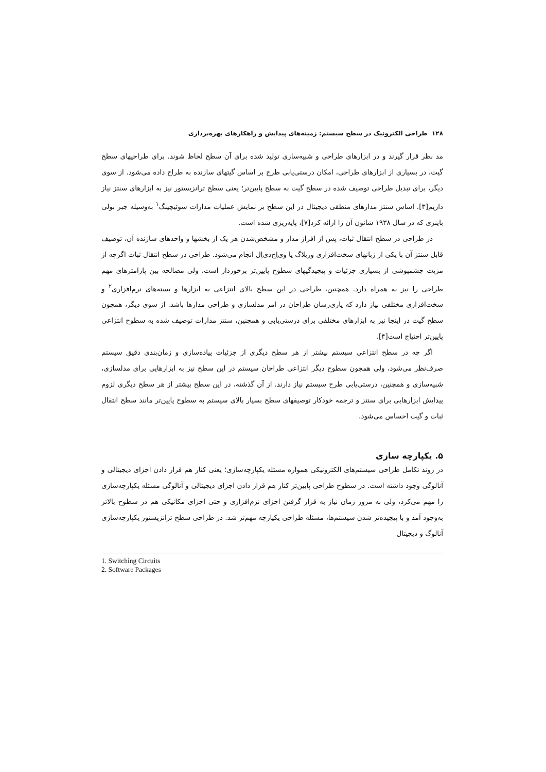۱۲۸ طراحی الکترونیک در سطح سیستم: زمینه‌های پیدایش و راهکارهای بهره‌برداری
مد نظر قرار گیرند و در ابزارهای طراحی و شبیه‌سازی تولید شده برای آن سطح لحاظ شوند. برای طراحیهای سطح گیت، در بسیاری از ابزارهای طراحی، امکان درستی‌یابی طرح بر اساس گیتهای سازنده به طراح داده می‌شود. از سوی دیگر، برای تبدیل طراحی توصیف شده در سطح گیت به سطح پایین‌تر؛ یعنی سطح ترانزیستور نیز به ابزارهای سنتز نیاز داریم[۳]. اساس سنتز مدارهای منطقی دیجیتال در این سطح بر نمایش عملیات مدارات سوئیچینگ<sup>۱</sup> به‌وسیله جبر بولی باینری که در سال ۱۹۳۸ شانون آن را ارائه کرد[۷]، پایه‌ریزی شده است.
در طراحی در سطح انتقال ثبات، پس از افراز مدار و مشخص‌شدن هر یک از بخشها و واحدهای سازنده آن، توصیف قابل سنتز آن با یکی از زبانهای سخت‌افزاری وریلاگ یا وی‌اِچ‌دی‌اِل انجام می‌شود. طراحی در سطح انتقال ثبات اگرچه از مزیت چشمپوشی از بسیاری جزئیات و پیچیدگیهای سطوح پایین‌تر برخوردار است، ولی مصالحه بین پارامترهای مهم طراحی را نیز به همراه دارد. همچنین، طراحی در این سطح بالای انتزاعی به ابزارها و بسته‌های نرم‌افزاری<sup>۲</sup> و سخت‌افزاری مختلفی نیاز دارد که یاری‌رسان طراحان در امر مدلسازی و طراحی مدارها باشد. از سوی دیگر، همچون سطح گیت در اینجا نیز به ابزارهای مختلفی برای درستی‌یابی و همچنین، سنتز مدارات توصیف شده به سطوح انتزاعی پایین‌تر احتیاج است[۴].
اگر چه در سطح انتزاعی سیستم بیشتر از هر سطح دیگری از جزئیات پیاده‌سازی و زمان‌بندی دقیق سیستم صرف‌نظر می‌شود، ولی همچون سطوح دیگر انتزاعی طراحان سیستم در این سطح نیز به ابزارهایی برای مدلسازی، شبیه‌سازی و همچنین، درستی‌یابی طرح سیستم نیاز دارند. از آن گذشته، در این سطح بیشتر از هر سطح دیگری لزوم پیدایش ابزارهایی برای سنتز و ترجمه خودکار توصیفهای سطح بسیار بالای سیستم به سطوح پایین‌تر مانند سطح انتقال ثبات و گیت احساس می‌شود.
۵. یکپارچه سازی
در روند تکامل طراحی سیستم‌های الکترونیکی همواره مسئله یکپارچه‌سازی؛ یعنی کنار هم قرار دادن اجزای دیجیتالی و آنالوگی وجود داشته است. در سطوح طراحی پایین‌تر کنار هم قرار دادن اجزای دیجیتالی و آنالوگی مسئله یکپارچه‌سازی را مهم می‌کرد، ولی به مرور زمان نیاز به قرار گرفتن اجزای نرم‌افزاری و حتی اجزای مکانیکی هم در سطوح بالاتر به‌وجود آمد و با پیچیده‌تر شدن سیستم‌ها، مسئله طراحی یکپارچه مهم‌تر شد. در طراحی سطح ترانزیستور یکپارچه‌سازی آنالوگ و دیجیتال
1. Switching Circuits
2. Software Packages